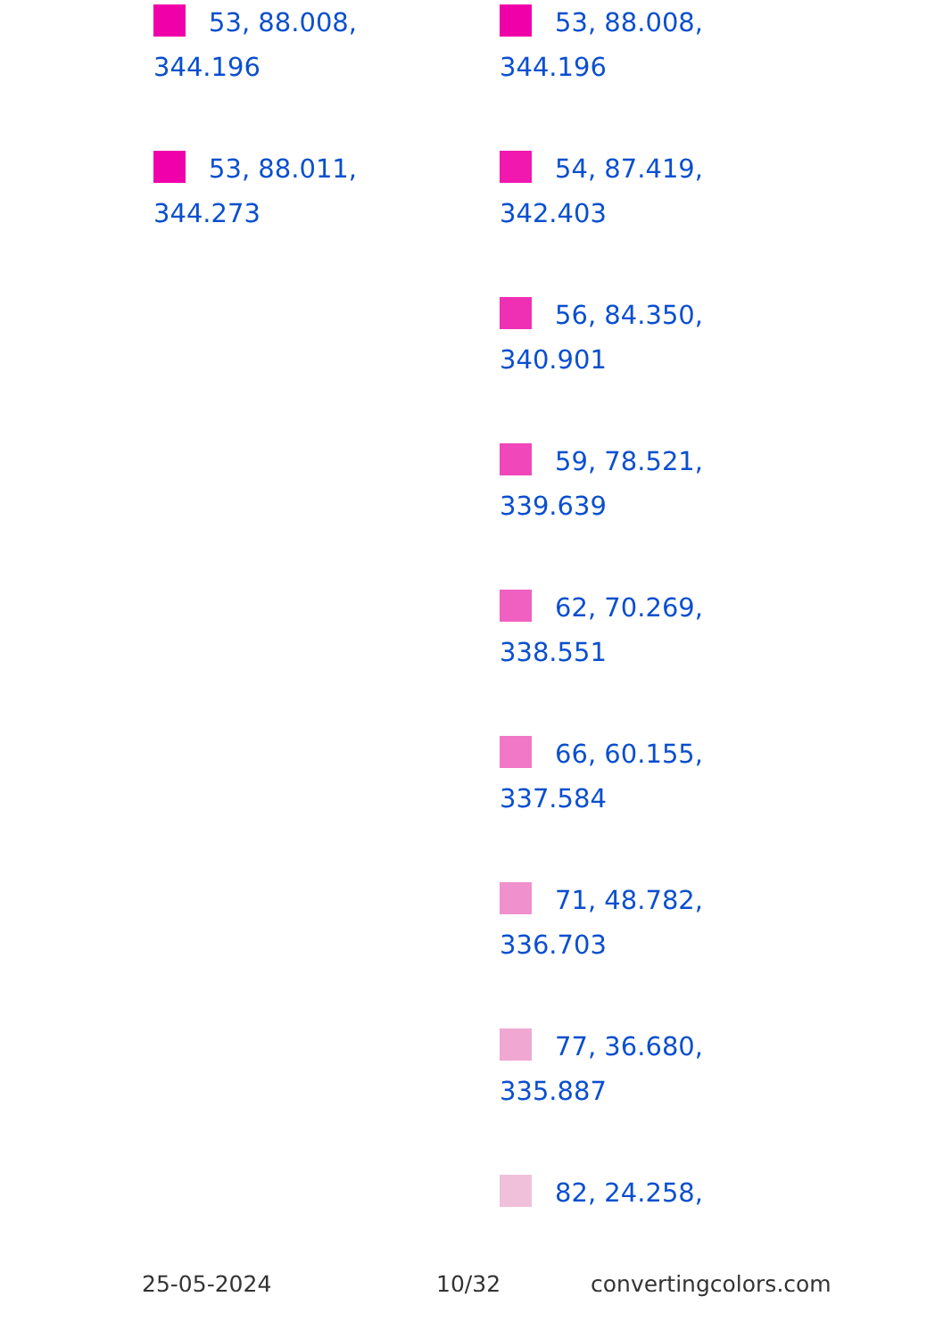53, 88.008, 344.196
53, 88.011, 344.273
53, 88.008, 344.196
54, 87.419, 342.403
56, 84.350, 340.901
59, 78.521, 339.639
62, 70.269, 338.551
66, 60.155, 337.584
71, 48.782, 336.703
77, 36.680, 335.887
82, 24.258,
25-05-2024 10/32 convertingcolors.com